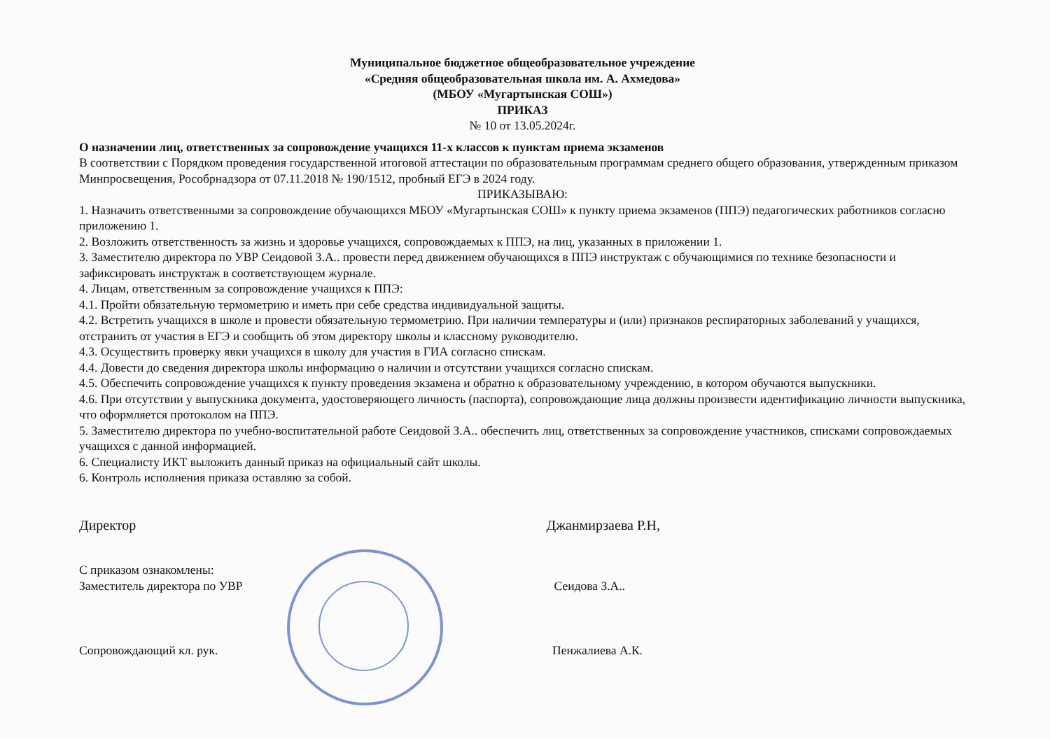Муниципальное бюджетное общеобразовательное учреждение
«Средняя общеобразовательная школа им. А. Ахмедова»
(МБОУ «Мугартынская СОШ»)
ПРИКАЗ
№ 10 от 13.05.2024г.
О назначении лиц, ответственных за сопровождение учащихся 11-х классов к пунктам приема экзаменов
В соответствии с Порядком проведения государственной итоговой аттестации по образовательным программам среднего общего образования, утвержденным приказом Минпросвещения, Рособрнадзора от 07.11.2018 № 190/1512, пробный ЕГЭ в 2024 году.
ПРИКАЗЫВАЮ:
1. Назначить ответственными за сопровождение обучающихся МБОУ «Мугартынская СОШ» к пункту приема экзаменов (ППЭ) педагогических работников согласно приложению 1.
2. Возложить ответственность за жизнь и здоровье учащихся, сопровождаемых к ППЭ, на лиц, указанных в приложении 1.
3. Заместителю директора по УВР Сеидовой З.А.. провести перед движением обучающихся в ППЭ инструктаж с обучающимися по технике безопасности и зафиксировать инструктаж в соответствующем журнале.
4. Лицам, ответственным за сопровождение учащихся к ППЭ:
4.1. Пройти обязательную термометрию и иметь при себе средства индивидуальной защиты.
4.2. Встретить учащихся в школе и провести обязательную термометрию. При наличии температуры и (или) признаков респираторных заболеваний у учащихся, отстранить от участия в ЕГЭ и сообщить об этом директору школы и классному руководителю.
4.3. Осуществить проверку явки учащихся в школу для участия в ГИА согласно спискам.
4.4. Довести до сведения директора школы информацию о наличии и отсутствии учащихся согласно спискам.
4.5. Обеспечить сопровождение учащихся к пункту проведения экзамена и обратно к образовательному учреждению, в котором обучаются выпускники.
4.6. При отсутствии у выпускника документа, удостоверяющего личность (паспорта), сопровождающие лица должны произвести идентификацию личности выпускника, что оформляется протоколом на ППЭ.
5. Заместителю директора по учебно-воспитательной работе Сеидовой З.А.. обеспечить лиц, ответственных за сопровождение участников, списками сопровождаемых учащихся с данной информацией.
6. Специалисту ИКТ выложить данный приказ на официальный сайт школы.
6. Контроль исполнения приказа оставляю за собой.
Директор Джанмирзаева Р.Н,
С приказом ознакомлены:
Заместитель директора по УВР Сеидова З.А..
Сопровождающий кл. рук. Пенжалиева А.К.